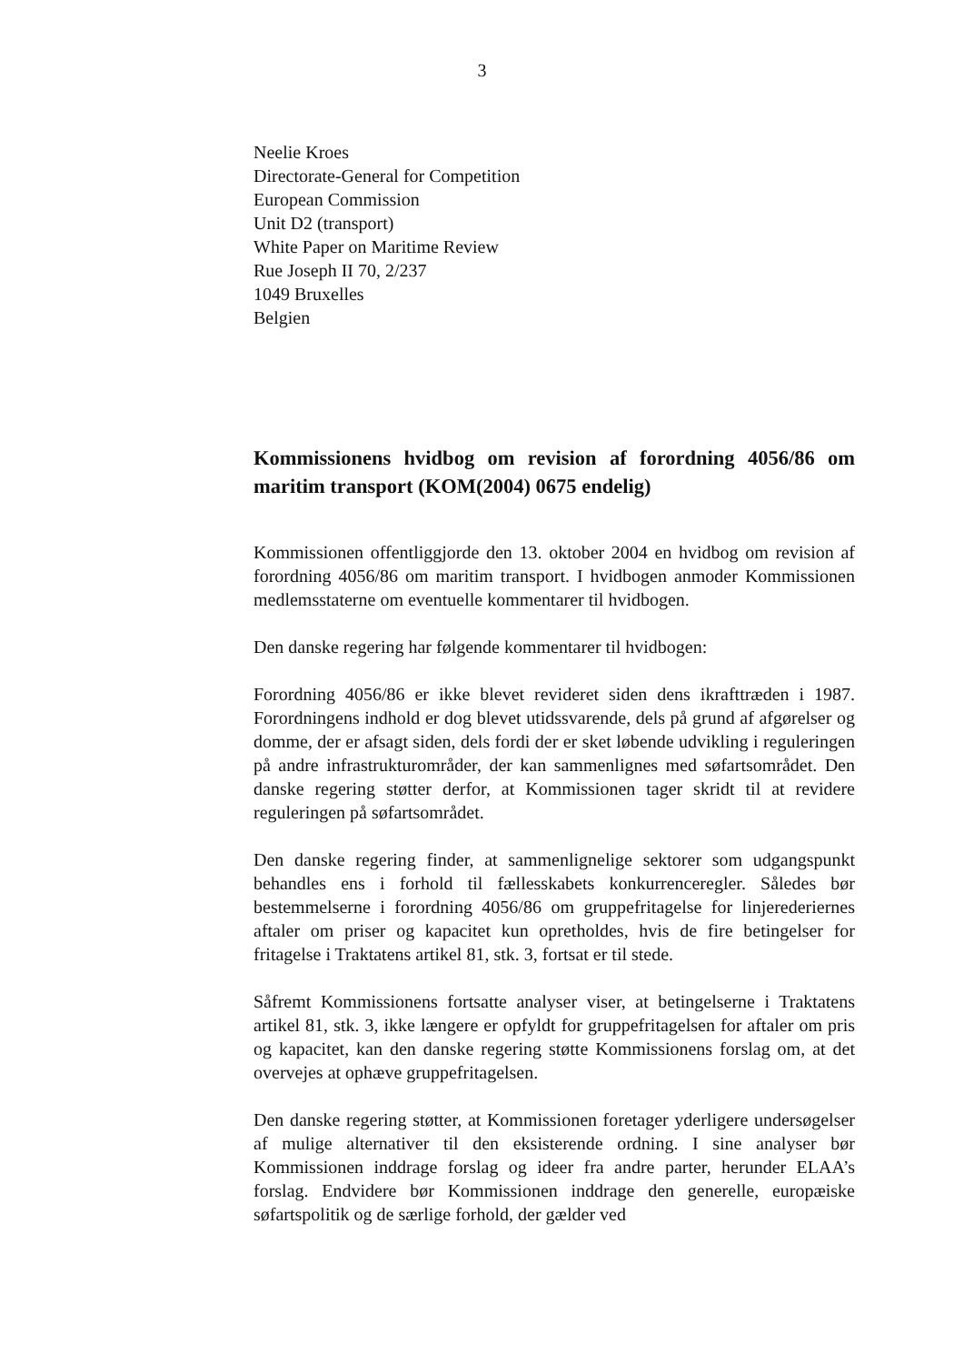3
Neelie Kroes
Directorate-General for Competition
European Commission
Unit D2 (transport)
White Paper on Maritime Review
Rue Joseph II 70, 2/237
1049 Bruxelles
Belgien
Kommissionens hvidbog om revision af forordning 4056/86 om maritim transport (KOM(2004) 0675 endelig)
Kommissionen offentliggjorde den 13. oktober 2004 en hvidbog om revision af forordning 4056/86 om maritim transport. I hvidbogen anmoder Kommissionen medlemsstaterne om eventuelle kommentarer til hvidbogen.
Den danske regering har følgende kommentarer til hvidbogen:
Forordning 4056/86 er ikke blevet revideret siden dens ikrafttræden i 1987. Forordningens indhold er dog blevet utidssvarende, dels på grund af afgørelser og domme, der er afsagt siden, dels fordi der er sket løbende udvikling i reguleringen på andre infrastrukturområder, der kan sammenlignes med søfartsområdet. Den danske regering støtter derfor, at Kommissionen tager skridt til at revidere reguleringen på søfartsområdet.
Den danske regering finder, at sammenlignelige sektorer som udgangspunkt behandles ens i forhold til fællesskabets konkurrenceregler. Således bør bestemmelserne i forordning 4056/86 om gruppefritagelse for linjerederiernes aftaler om priser og kapacitet kun opretholdes, hvis de fire betingelser for fritagelse i Traktatens artikel 81, stk. 3, fortsat er til stede.
Såfremt Kommissionens fortsatte analyser viser, at betingelserne i Traktatens artikel 81, stk. 3, ikke længere er opfyldt for gruppefritagelsen for aftaler om pris og kapacitet, kan den danske regering støtte Kommissionens forslag om, at det overvejes at ophæve gruppefritagelsen.
Den danske regering støtter, at Kommissionen foretager yderligere undersøgelser af mulige alternativer til den eksisterende ordning. I sine analyser bør Kommissionen inddrage forslag og ideer fra andre parter, herunder ELAA’s forslag. Endvidere bør Kommissionen inddrage den generelle, europæiske søfartspolitik og de særlige forhold, der gælder ved